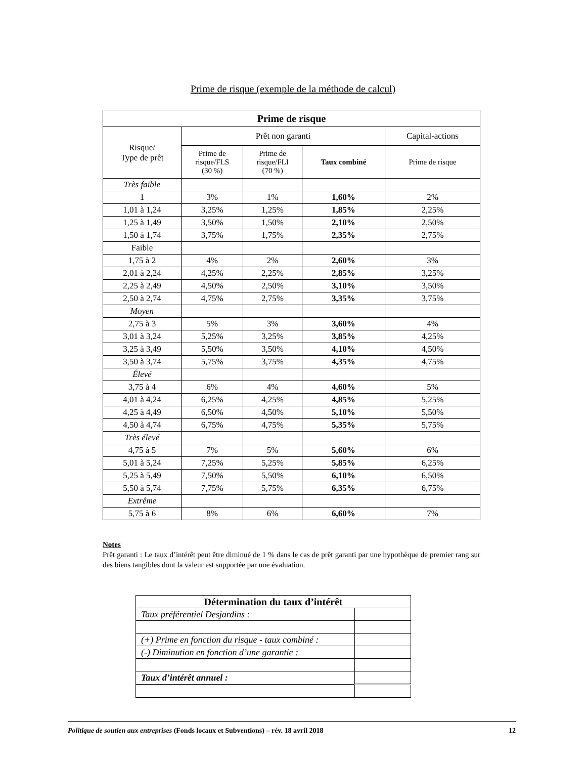Prime de risque (exemple de la méthode de calcul)
| Prime de risque | | | | |
| --- | --- | --- | --- | --- |
| Risque/ Type de prêt | Prêt non garanti | | | Capital-actions |
| | Prime de risque/FLS (30 %) | Prime de risque/FLI (70 %) | Taux combiné | Prime de risque |
| Très faible | | | | |
| 1 | 3% | 1% | 1,60% | 2% |
| 1,01 à 1,24 | 3,25% | 1,25% | 1,85% | 2,25% |
| 1,25 à 1,49 | 3,50% | 1,50% | 2,10% | 2,50% |
| 1,50 à 1,74 | 3,75% | 1,75% | 2,35% | 2,75% |
| Faible | | | | |
| 1,75 à 2 | 4% | 2% | 2,60% | 3% |
| 2,01 à 2,24 | 4,25% | 2,25% | 2,85% | 3,25% |
| 2,25 à 2,49 | 4,50% | 2,50% | 3,10% | 3,50% |
| 2,50 à 2,74 | 4,75% | 2,75% | 3,35% | 3,75% |
| Moyen | | | | |
| 2,75 à 3 | 5% | 3% | 3,60% | 4% |
| 3,01 à 3,24 | 5,25% | 3,25% | 3,85% | 4,25% |
| 3,25 à 3,49 | 5,50% | 3,50% | 4,10% | 4,50% |
| 3,50 à 3,74 | 5,75% | 3,75% | 4,35% | 4,75% |
| Élevé | | | | |
| 3,75 à 4 | 6% | 4% | 4,60% | 5% |
| 4,01 à 4,24 | 6,25% | 4,25% | 4,85% | 5,25% |
| 4,25 à 4,49 | 6,50% | 4,50% | 5,10% | 5,50% |
| 4,50 à 4,74 | 6,75% | 4,75% | 5,35% | 5,75% |
| Très élevé | | | | |
| 4,75 à 5 | 7% | 5% | 5,60% | 6% |
| 5,01 à 5,24 | 7,25% | 5,25% | 5,85% | 6,25% |
| 5,25 à 5,49 | 7,50% | 5,50% | 6,10% | 6,50% |
| 5,50 à 5,74 | 7,75% | 5,75% | 6,35% | 6,75% |
| Extrême | | | | |
| 5,75 à 6 | 8% | 6% | 6,60% | 7% |
Notes
Prêt garanti : Le taux d’intérêt peut être diminué de 1 % dans le cas de prêt garanti par une hypothèque de premier rang sur des biens tangibles dont la valeur est supportée par une évaluation.
| Détermination du taux d’intérêt | |
| Taux préférentiel Desjardins : | |
| (+) Prime en fonction du risque - taux combiné : | |
| (-) Diminution en fonction d’une garantie : | |
| Taux d’intérêt annuel : | |
Politique de soutien aux entreprises (Fonds locaux et Subventions) – rév. 18 avril 2018 12